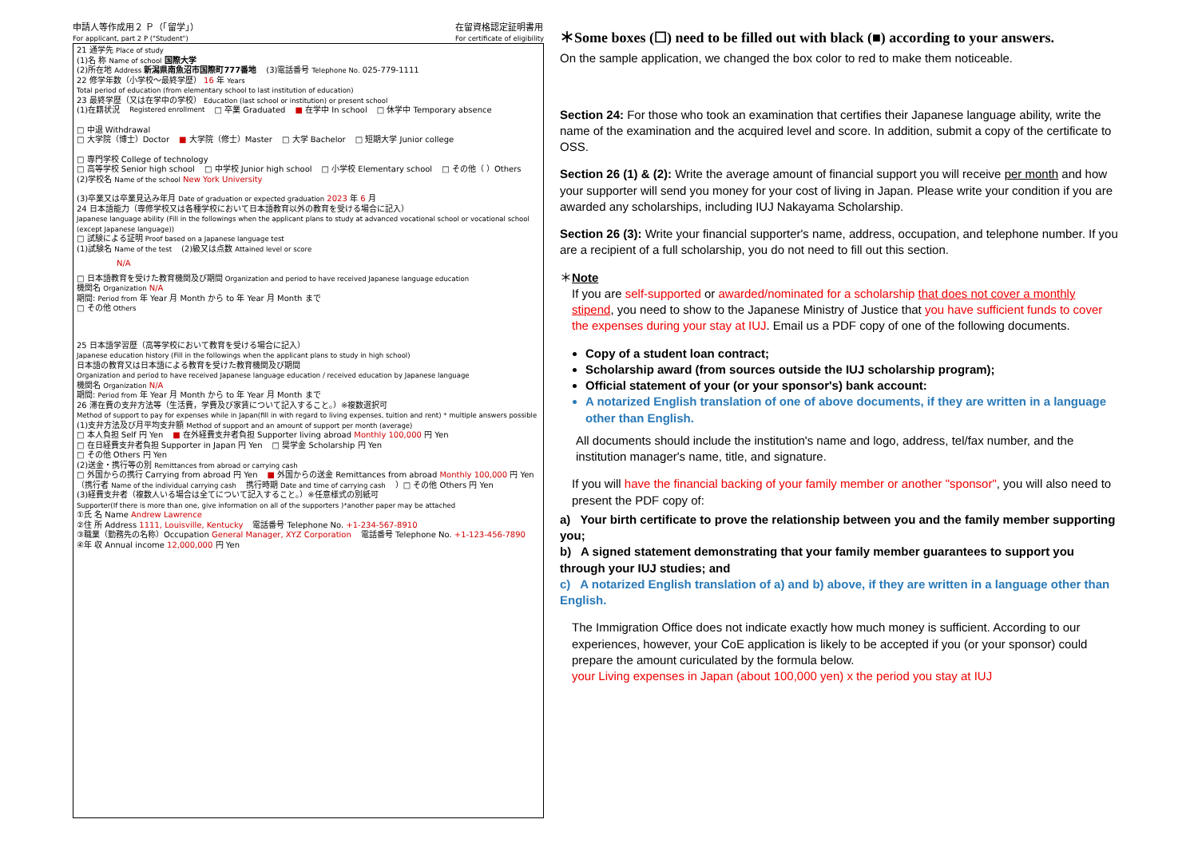申請人等作成用２ Ｐ（「留学」）
For applicant, part 2 P ("Student") 在留資格認定証明書用
For certificate of eligibility
21 通学先 Place of study
(1)名 称 Name of school 国際大学
(2)所在地 Address 新潟県南魚沼市国際町777番地 (3)電話番号 Telephone No. 025-779-1111
22 修学年数（小学校～最終学歴） 16 年 Years
Total period of education (from elementary school to last institution of education)
23 最終学歴（又は在学中の学校） Education (last school or institution) or present school
(1)在籍状況 Registered enrollment □ 卒業 Graduated ■ 在学中 In school □ 休学中 Temporary absence □ 中退 Withdrawal
□ 大学院（博士）Doctor ■ 大学院（修士）Master □ 大学 Bachelor □ 短期大学 Junior college □ 専門学校 College of technology
□ 高等学校 Senior high school □ 中学校 Junior high school □ 小学校 Elementary school □ その他（ ）Others
(2)学校名 Name of the school New York University (3)卒業又は卒業見込み年月 Date of graduation or expected graduation 2023 年 6 月
24 日本語能力（専修学校又は各種学校において日本語教育以外の教育を受ける場合に記入）
Japanese language ability (Fill in the followings when the applicant plans to study at advanced vocational school or vocational school (except Japanese language))
□ 試験による証明 Proof based on a Japanese language test
(1)試験名 Name of the test (2)級又は点数 Attained level or score
N/A
□ 日本語教育を受けた教育機関及び期間 Organization and period to have received Japanese language education
機関名 Organization N/A
期間: Period from 年 Year 月 Month から to 年 Year 月 Month まで
□ その他 Others
25 日本語学習歴（高等学校において教育を受ける場合に記入）
Japanese education history (Fill in the followings when the applicant plans to study in high school)
日本語の教育又は日本語による教育を受けた教育機関及び期間
Organization and period to have received Japanese language education / received education by Japanese language
機関名 Organization N/A
期間: Period from 年 Year 月 Month から to 年 Year 月 Month まで
26 滞在費の支弁方法等（生活費，学費及び家賃について記入すること。）※複数選択可
Method of support to pay for expenses while in Japan(fill in with regard to living expenses, tuition and rent) * multiple answers possible
(1)支弁方法及び月平均支弁額 Method of support and an amount of support per month (average)
□ 本人負担 Self 円 Yen ■ 在外経費支弁者負担 Supporter living abroad Monthly 100,000 円 Yen
□ 在日経費支弁者負担 Supporter in Japan 円 Yen □ 奨学金 Scholarship 円 Yen
□ その他 Others 円 Yen
(2)送金・携行等の別 Remittances from abroad or carrying cash
□ 外国からの携行 Carrying from abroad 円 Yen ■ 外国からの送金 Remittances from abroad Monthly 100,000 円 Yen
（携行者 Name of the individual carrying cash 携行時期 Date and time of carrying cash ）□ その他 Others 円 Yen
(3)経費支弁者（複数人いる場合は全てについて記入すること。）※任意様式の別紙可
Supporter(If there is more than one, give information on all of the supporters )*another paper may be attached
①氏 名 Name Andrew Lawrence
②住 所 Address 1111, Louisville, Kentucky 電話番号 Telephone No. +1-234-567-8910
③職業（勤務先の名称）Occupation General Manager, XYZ Corporation 電話番号 Telephone No. +1-123-456-7890
④年 収 Annual income 12,000,000 円 Yen
＊Some boxes (☐) need to be filled out with black (■) according to your answers.
On the sample application, we changed the box color to red to make them noticeable.
Section 24: For those who took an examination that certifies their Japanese language ability, write the name of the examination and the acquired level and score. In addition, submit a copy of the certificate to OSS.
Section 26 (1) & (2): Write the average amount of financial support you will receive per month and how your supporter will send you money for your cost of living in Japan. Please write your condition if you are awarded any scholarships, including IUJ Nakayama Scholarship.
Section 26 (3): Write your financial supporter's name, address, occupation, and telephone number. If you are a recipient of a full scholarship, you do not need to fill out this section.
＊Note
If you are self-supported or awarded/nominated for a scholarship that does not cover a monthly stipend, you need to show to the Japanese Ministry of Justice that you have sufficient funds to cover the expenses during your stay at IUJ. Email us a PDF copy of one of the following documents.
Copy of a student loan contract;
Scholarship award (from sources outside the IUJ scholarship program);
Official statement of your (or your sponsor's) bank account:
A notarized English translation of one of above documents, if they are written in a language other than English.
All documents should include the institution's name and logo, address, tel/fax number, and the institution manager's name, title, and signature.
If you will have the financial backing of your family member or another "sponsor", you will also need to present the PDF copy of:
a) Your birth certificate to prove the relationship between you and the family member supporting you;
b) A signed statement demonstrating that your family member guarantees to support you through your IUJ studies; and
c) A notarized English translation of a) and b) above, if they are written in a language other than English.
The Immigration Office does not indicate exactly how much money is sufficient. According to our experiences, however, your CoE application is likely to be accepted if you (or your sponsor) could prepare the amount curiculated by the formula below.
your Living expenses in Japan (about 100,000 yen) x the period you stay at IUJ